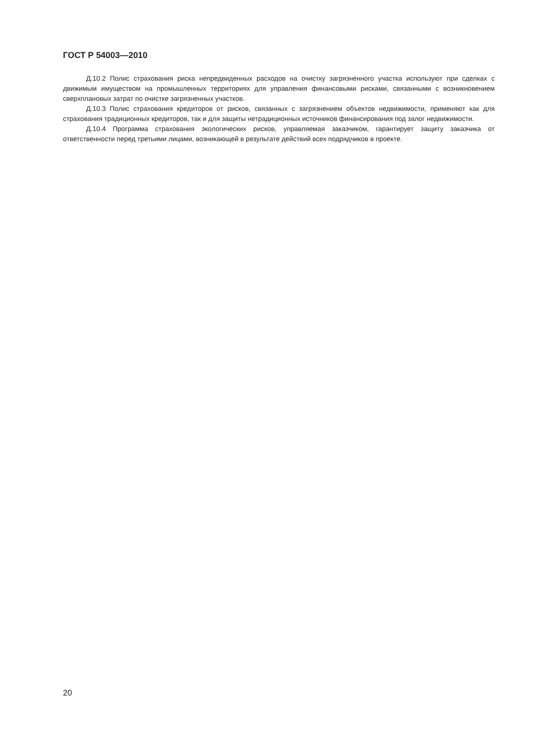ГОСТ Р 54003—2010
Д.10.2 Полис страхования риска непредвиденных расходов на очистку загрязненного участка используют при сделках с движимым имуществом на промышленных территориях для управления финансовыми рисками, связанными с возникновением сверхплановых затрат по очистке загрязненных участков.
Д.10.3 Полис страхования кредиторов от рисков, связанных с загрязнением объектов недвижимости, применяют как для страхования традиционных кредиторов, так и для защиты нетрадиционных источников финансирования под залог недвижимости.
Д.10.4 Программа страхования экологических рисков, управляемая заказчиком, гарантирует защиту заказчика от ответственности перед третьими лицами, возникающей в результате действий всех подрядчиков в проекте.
20